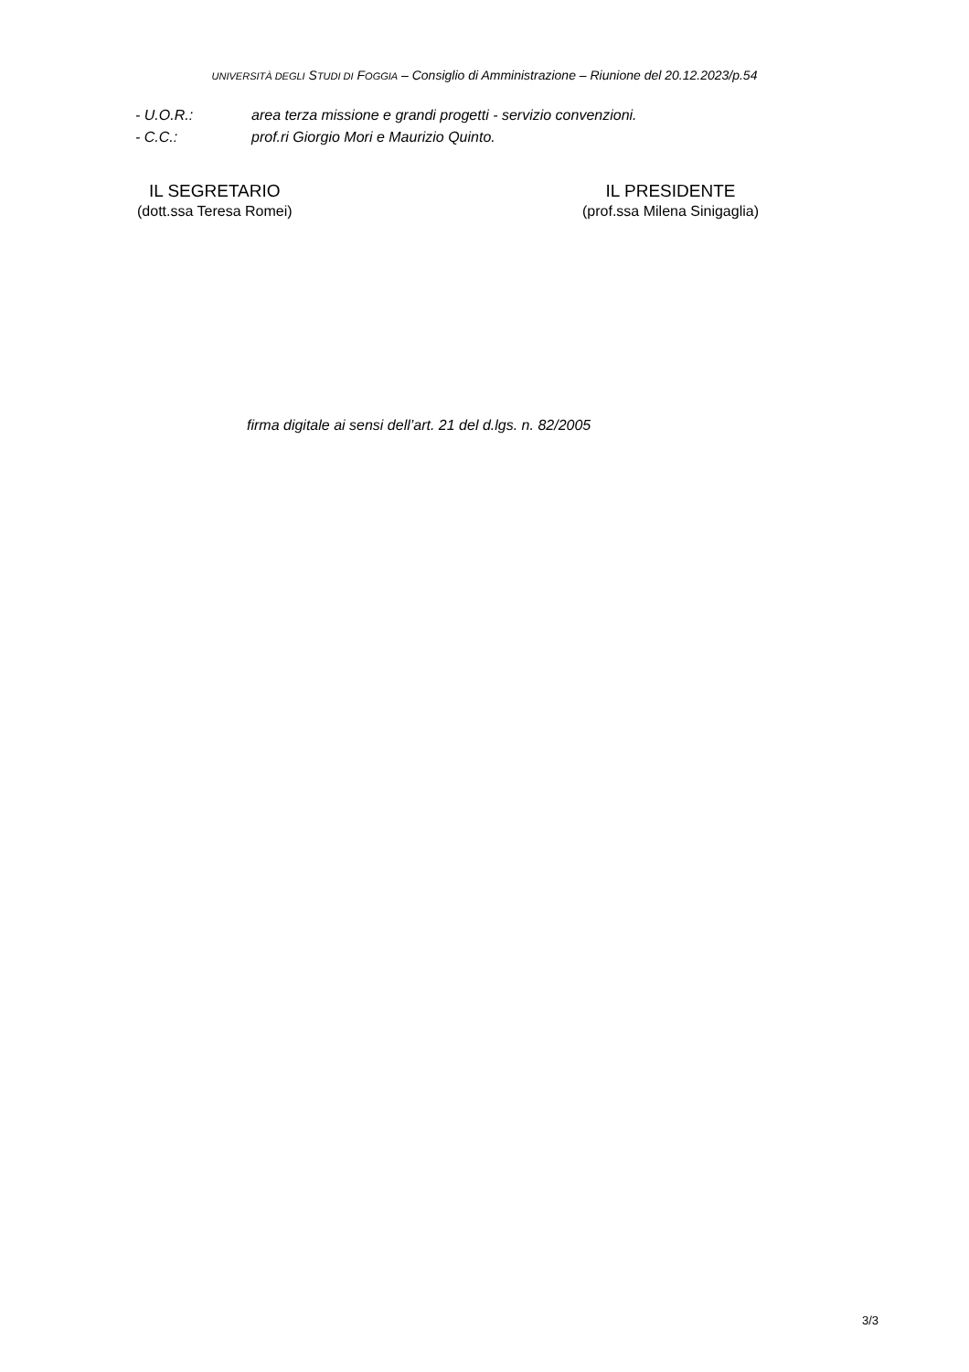UNIVERSITÀ DEGLI STUDI DI FOGGIA – Consiglio di Amministrazione – Riunione del 20.12.2023/p.54
- U.O.R.: area terza missione e grandi progetti - servizio convenzioni.
- C.C.: prof.ri Giorgio Mori e Maurizio Quinto.
IL SEGRETARIO
(dott.ssa Teresa Romei)
IL PRESIDENTE
(prof.ssa Milena Sinigaglia)
firma digitale ai sensi dell’art. 21 del d.lgs. n. 82/2005
3/3